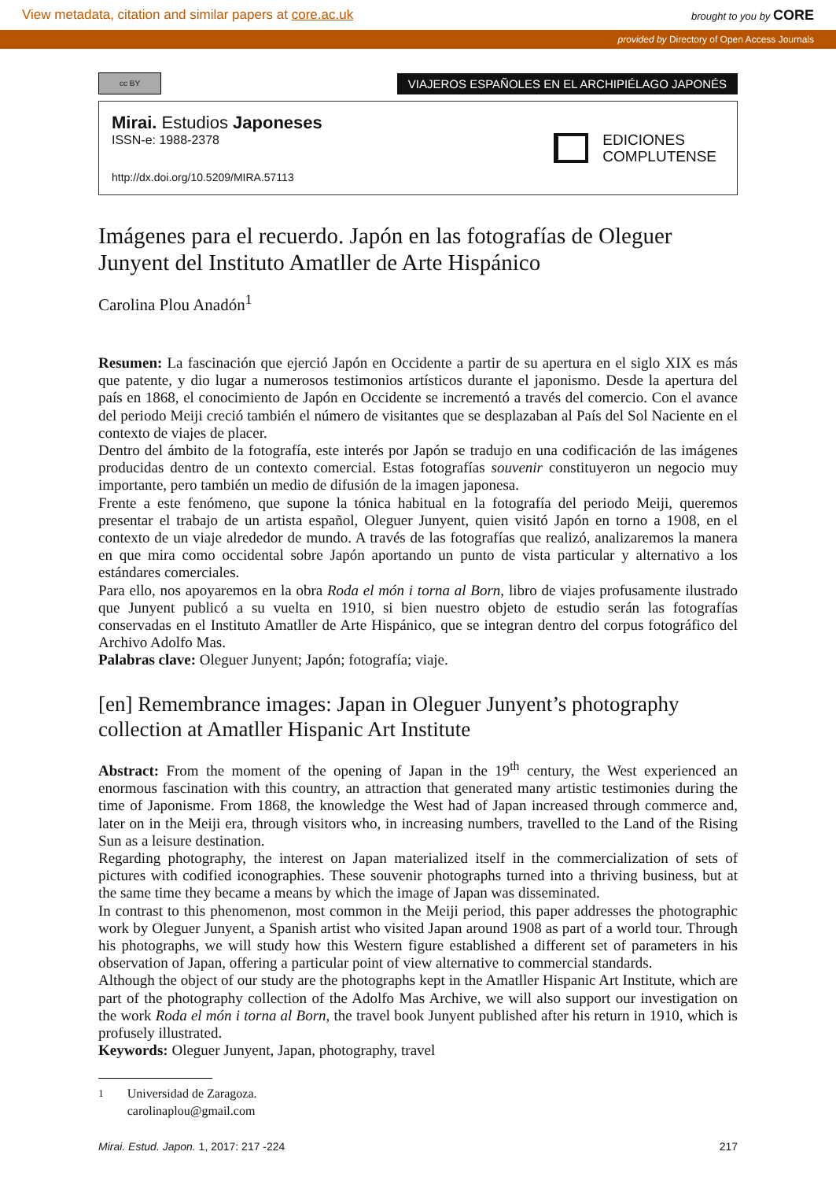View metadata, citation and similar papers at core.ac.uk brought to you by CORE
provided by Directory of Open Access Journals
cc BY
VIAJEROS ESPAÑOLES EN EL ARCHIPIÉLAGO JAPONÉS
Mirai. Estudios Japoneses
ISSN-e: 1988-2378
http://dx.doi.org/10.5209/MIRA.57113
EDICIONES
COMPLUTENSE
Imágenes para el recuerdo. Japón en las fotografías de Oleguer Junyent del Instituto Amatller de Arte Hispánico
Carolina Plou Anadón<sup>1</sup>
Resumen: La fascinación que ejerció Japón en Occidente a partir de su apertura en el siglo XIX es más que patente, y dio lugar a numerosos testimonios artísticos durante el japonismo. Desde la apertura del país en 1868, el conocimiento de Japón en Occidente se incrementó a través del comercio. Con el avance del periodo Meiji creció también el número de visitantes que se desplazaban al País del Sol Naciente en el contexto de viajes de placer.
Dentro del ámbito de la fotografía, este interés por Japón se tradujo en una codificación de las imágenes producidas dentro de un contexto comercial. Estas fotografías souvenir constituyeron un negocio muy importante, pero también un medio de difusión de la imagen japonesa.
Frente a este fenómeno, que supone la tónica habitual en la fotografía del periodo Meiji, queremos presentar el trabajo de un artista español, Oleguer Junyent, quien visitó Japón en torno a 1908, en el contexto de un viaje alrededor de mundo. A través de las fotografías que realizó, analizaremos la manera en que mira como occidental sobre Japón aportando un punto de vista particular y alternativo a los estándares comerciales.
Para ello, nos apoyaremos en la obra Roda el món i torna al Born, libro de viajes profusamente ilustrado que Junyent publicó a su vuelta en 1910, si bien nuestro objeto de estudio serán las fotografías conservadas en el Instituto Amatller de Arte Hispánico, que se integran dentro del corpus fotográfico del Archivo Adolfo Mas.
Palabras clave: Oleguer Junyent; Japón; fotografía; viaje.
[en] Remembrance images: Japan in Oleguer Junyent’s photography collection at Amatller Hispanic Art Institute
Abstract: From the moment of the opening of Japan in the 19<sup>th</sup> century, the West experienced an enormous fascination with this country, an attraction that generated many artistic testimonies during the time of Japonisme. From 1868, the knowledge the West had of Japan increased through commerce and, later on in the Meiji era, through visitors who, in increasing numbers, travelled to the Land of the Rising Sun as a leisure destination.
Regarding photography, the interest on Japan materialized itself in the commercialization of sets of pictures with codified iconographies. These souvenir photographs turned into a thriving business, but at the same time they became a means by which the image of Japan was disseminated.
In contrast to this phenomenon, most common in the Meiji period, this paper addresses the photographic work by Oleguer Junyent, a Spanish artist who visited Japan around 1908 as part of a world tour. Through his photographs, we will study how this Western figure established a different set of parameters in his observation of Japan, offering a particular point of view alternative to commercial standards.
Although the object of our study are the photographs kept in the Amatller Hispanic Art Institute, which are part of the photography collection of the Adolfo Mas Archive, we will also support our investigation on the work Roda el món i torna al Born, the travel book Junyent published after his return in 1910, which is profusely illustrated.
Keywords: Oleguer Junyent, Japan, photography, travel
<sup>1</sup> Universidad de Zaragoza.
carolinaplou@gmail.com
Mirai. Estud. Japon. 1, 2017: 217 -224 217